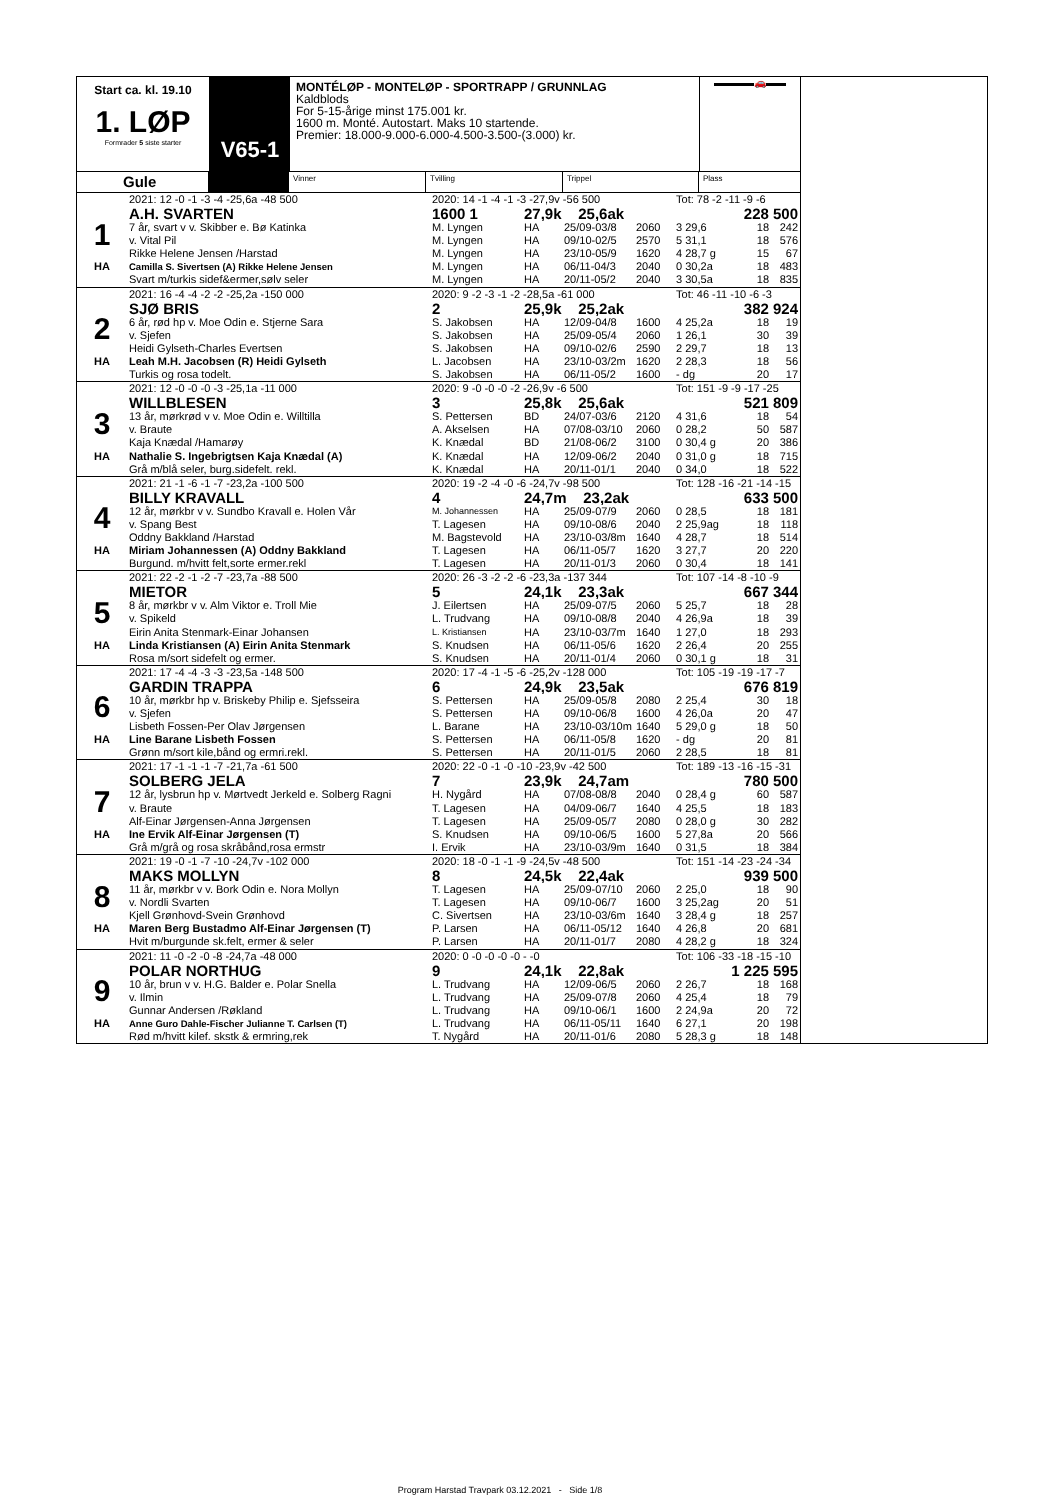Start ca. kl. 19.10
1. LØP
Formrader 5 siste starter
V65-1
MONTÉLØP - MONTELØP - SPORTRAPP / GRUNNLAG
Kaldblods
For 5-15-årige minst 175.001 kr.
1600 m. Monté. Autostart. Maks 10 startende.
Premier: 18.000-9.000-6.000-4.500-3.500-(3.000) kr.
▬▬▬▬🚗▬▬
Gule
Vinner Tvilling Trippel Plass
| | 2021: 12 -0 -1 -3 -4 -25,6a -48 500 | 2020: 14 -1 -4 -1 -3 -27,9v -56 500 | | | | Tot: 78 -2 -11 -9 -6 | | |
| | A.H. SVARTEN | 1600 1 | 27,9k 25,6ak | | | 228 500 | | |
| 1 | 7 år, svart v v. Skibber e. Bø Katinka | M. Lyngen | HA | 25/09-03/8 | 2060 | 3 29,6 | 18 | 242 |
| | v. Vital Pil | M. Lyngen | HA | 09/10-02/5 | 2570 | 5 31,1 | 18 | 576 |
| | Rikke Helene Jensen /Harstad | M. Lyngen | HA | 23/10-05/9 | 1620 | 4 28,7 g | 15 | 67 |
| HA | Camilla S. Sivertsen (A) Rikke Helene Jensen | M. Lyngen | HA | 06/11-04/3 | 2040 | 0 30,2a | 18 | 483 |
| | Svart m/turkis sidef&ermer,sølv seler | M. Lyngen | HA | 20/11-05/2 | 2040 | 3 30,5a | 18 | 835 |
| | 2021: 16 -4 -4 -2 -2 -25,2a -150 000 | 2020: 9 -2 -3 -1 -2 -28,5a -61 000 | | | | Tot: 46 -11 -10 -6 -3 | | |
| | SJØ BRIS | 2 | 25,9k 25,2ak | | | 382 924 | | |
| 2 | 6 år, rød hp v. Moe Odin e. Stjerne Sara | S. Jakobsen | HA | 12/09-04/8 | 1600 | 4 25,2a | 18 | 19 |
| | v. Sjefen | S. Jakobsen | HA | 25/09-05/4 | 2060 | 1 26,1 | 30 | 39 |
| | Heidi Gylseth-Charles Evertsen | S. Jakobsen | HA | 09/10-02/6 | 2590 | 2 29,7 | 18 | 13 |
| HA | Leah M.H. Jacobsen (R) Heidi Gylseth | L. Jacobsen | HA | 23/10-03/2m | 1620 | 2 28,3 | 18 | 56 |
| | Turkis og rosa todelt. | S. Jakobsen | HA | 06/11-05/2 | 1600 | - dg | 20 | 17 |
| | 2021: 12 -0 -0 -0 -3 -25,1a -11 000 | 2020: 9 -0 -0 -0 -2 -26,9v -6 500 | | | | Tot: 151 -9 -9 -17 -25 | | |
| | WILLBLESEN | 3 | 25,8k 25,6ak | | | 521 809 | | |
| 3 | 13 år, mørkrød v v. Moe Odin e. Willtilla | S. Pettersen | BD | 24/07-03/6 | 2120 | 4 31,6 | 18 | 54 |
| | v. Braute | A. Akselsen | HA | 07/08-03/10 | 2060 | 0 28,2 | 50 | 587 |
| | Kaja Knædal /Hamarøy | K. Knædal | BD | 21/08-06/2 | 3100 | 0 30,4 g | 20 | 386 |
| HA | Nathalie S. Ingebrigtsen Kaja Knædal (A) | K. Knædal | HA | 12/09-06/2 | 2040 | 0 31,0 g | 18 | 715 |
| | Grå m/blå seler, burg.sidefelt. rekl. | K. Knædal | HA | 20/11-01/1 | 2040 | 0 34,0 | 18 | 522 |
| | 2021: 21 -1 -6 -1 -7 -23,2a -100 500 | 2020: 19 -2 -4 -0 -6 -24,7v -98 500 | | | | Tot: 128 -16 -21 -14 -15 | | |
| | BILLY KRAVALL | 4 | 24,7m 23,2ak | | | 633 500 | | |
| 4 | 12 år, mørkbr v v. Sundbo Kravall e. Holen Vår | M. Johannessen | HA | 25/09-07/9 | 2060 | 0 28,5 | 18 | 181 |
| | v. Spang Best | T. Lagesen | HA | 09/10-08/6 | 2040 | 2 25,9ag | 18 | 118 |
| | Oddny Bakkland /Harstad | M. Bagstevold | HA | 23/10-03/8m | 1640 | 4 28,7 | 18 | 514 |
| HA | Miriam Johannessen (A) Oddny Bakkland | T. Lagesen | HA | 06/11-05/7 | 1620 | 3 27,7 | 20 | 220 |
| | Burgund. m/hvitt felt,sorte ermer.rekl | T. Lagesen | HA | 20/11-01/3 | 2060 | 0 30,4 | 18 | 141 |
| | 2021: 22 -2 -1 -2 -7 -23,7a -88 500 | 2020: 26 -3 -2 -2 -6 -23,3a -137 344 | | | | Tot: 107 -14 -8 -10 -9 | | |
| | MIETOR | 5 | 24,1k 23,3ak | | | 667 344 | | |
| 5 | 8 år, mørkbr v v. Alm Viktor e. Troll Mie | J. Eilertsen | HA | 25/09-07/5 | 2060 | 5 25,7 | 18 | 28 |
| | v. Spikeld | L. Trudvang | HA | 09/10-08/8 | 2040 | 4 26,9a | 18 | 39 |
| | Eirin Anita Stenmark-Einar Johansen | L. Kristiansen | HA | 23/10-03/7m | 1640 | 1 27,0 | 18 | 293 |
| HA | Linda Kristiansen (A) Eirin Anita Stenmark | S. Knudsen | HA | 06/11-05/6 | 1620 | 2 26,4 | 20 | 255 |
| | Rosa m/sort sidefelt og ermer. | S. Knudsen | HA | 20/11-01/4 | 2060 | 0 30,1 g | 18 | 31 |
| | 2021: 17 -4 -4 -3 -3 -23,5a -148 500 | 2020: 17 -4 -1 -5 -6 -25,2v -128 000 | | | | Tot: 105 -19 -19 -17 -7 | | |
| | GARDIN TRAPPA | 6 | 24,9k 23,5ak | | | 676 819 | | |
| 6 | 10 år, mørkbr hp v. Briskeby Philip e. Sjefsseira | S. Pettersen | HA | 25/09-05/8 | 2080 | 2 25,4 | 30 | 18 |
| | v. Sjefen | S. Pettersen | HA | 09/10-06/8 | 1600 | 4 26,0a | 20 | 47 |
| | Lisbeth Fossen-Per Olav Jørgensen | L. Barane | HA | 23/10-03/10m | 1640 | 5 29,0 g | 18 | 50 |
| HA | Line Barane Lisbeth Fossen | S. Pettersen | HA | 06/11-05/8 | 1620 | - dg | 20 | 81 |
| | Grønn m/sort kile,bånd og ermri.rekl. | S. Pettersen | HA | 20/11-01/5 | 2060 | 2 28,5 | 18 | 81 |
| | 2021: 17 -1 -1 -1 -7 -21,7a -61 500 | 2020: 22 -0 -1 -0 -10 -23,9v -42 500 | | | | Tot: 189 -13 -16 -15 -31 | | |
| | SOLBERG JELA | 7 | 23,9k 24,7am | | | 780 500 | | |
| 7 | 12 år, lysbrun hp v. Mørtvedt Jerkeld e. Solberg Ragni | H. Nygård | HA | 07/08-08/8 | 2040 | 0 28,4 g | 60 | 587 |
| | v. Braute | T. Lagesen | HA | 04/09-06/7 | 1640 | 4 25,5 | 18 | 183 |
| | Alf-Einar Jørgensen-Anna Jørgensen | T. Lagesen | HA | 25/09-05/7 | 2080 | 0 28,0 g | 30 | 282 |
| HA | Ine Ervik Alf-Einar Jørgensen (T) | S. Knudsen | HA | 09/10-06/5 | 1600 | 5 27,8a | 20 | 566 |
| | Grå m/grå og rosa skråbånd,rosa ermstr | I. Ervik | HA | 23/10-03/9m | 1640 | 0 31,5 | 18 | 384 |
| | 2021: 19 -0 -1 -7 -10 -24,7v -102 000 | 2020: 18 -0 -1 -1 -9 -24,5v -48 500 | | | | Tot: 151 -14 -23 -24 -34 | | |
| | MAKS MOLLYN | 8 | 24,5k 22,4ak | | | 939 500 | | |
| 8 | 11 år, mørkbr v v. Bork Odin e. Nora Mollyn | T. Lagesen | HA | 25/09-07/10 | 2060 | 2 25,0 | 18 | 90 |
| | v. Nordli Svarten | T. Lagesen | HA | 09/10-06/7 | 1600 | 3 25,2ag | 20 | 51 |
| | Kjell Grønhovd-Svein Grønhovd | C. Sivertsen | HA | 23/10-03/6m | 1640 | 3 28,4 g | 18 | 257 |
| HA | Maren Berg Bustadmo Alf-Einar Jørgensen (T) | P. Larsen | HA | 06/11-05/12 | 1640 | 4 26,8 | 20 | 681 |
| | Hvit m/burgunde sk.felt, ermer & seler | P. Larsen | HA | 20/11-01/7 | 2080 | 4 28,2 g | 18 | 324 |
| | 2021: 11 -0 -2 -0 -8 -24,7a -48 000 | 2020: 0 -0 -0 -0 -0 - -0 | | | | Tot: 106 -33 -18 -15 -10 | | |
| | POLAR NORTHUG | 9 | 24,1k 22,8ak | | | 1 225 595 | | |
| 9 | 10 år, brun v v. H.G. Balder e. Polar Snella | L. Trudvang | HA | 12/09-06/5 | 2060 | 2 26,7 | 18 | 168 |
| | v. Ilmin | L. Trudvang | HA | 25/09-07/8 | 2060 | 4 25,4 | 18 | 79 |
| | Gunnar Andersen /Røkland | L. Trudvang | HA | 09/10-06/1 | 1600 | 2 24,9a | 20 | 72 |
| HA | Anne Guro Dahle-Fischer Julianne T. Carlsen (T) | L. Trudvang | HA | 06/11-05/11 | 1640 | 6 27,1 | 20 | 198 |
| | Rød m/hvitt kilef. skstk & ermring,rek | T. Nygård | HA | 20/11-01/6 | 2080 | 5 28,3 g | 18 | 148 |
Program Harstad Travpark 03.12.2021 - Side 1/8